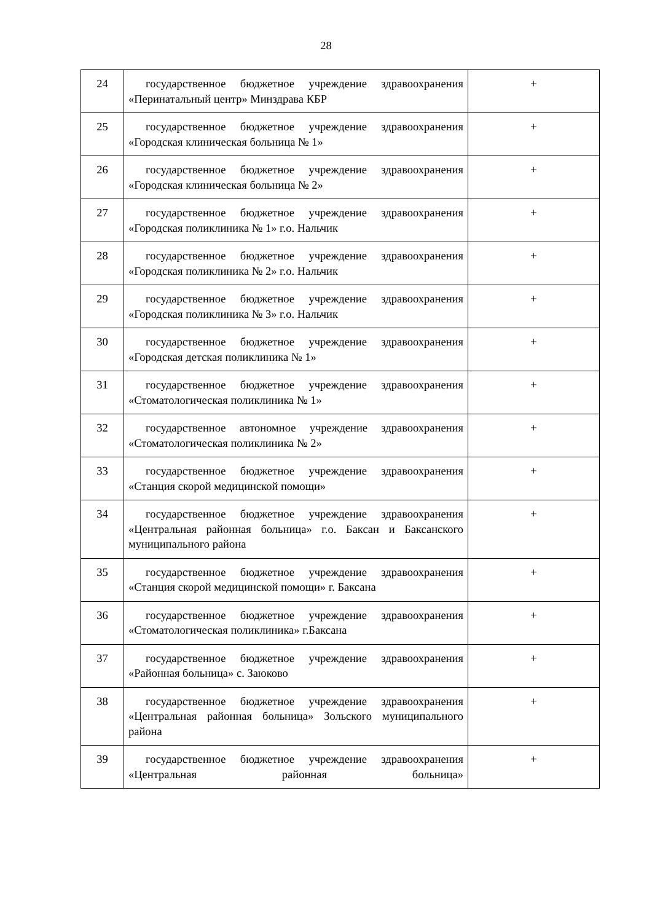28
| 24 | государственное бюджетное учреждение здравоохранения «Перинатальный центр» Минздрава КБР | + |
| 25 | государственное бюджетное учреждение здравоохранения «Городская клиническая больница № 1» | + |
| 26 | государственное бюджетное учреждение здравоохранения «Городская клиническая больница № 2» | + |
| 27 | государственное бюджетное учреждение здравоохранения «Городская поликлиника № 1» г.о. Нальчик | + |
| 28 | государственное бюджетное учреждение здравоохранения «Городская поликлиника № 2» г.о. Нальчик | + |
| 29 | государственное бюджетное учреждение здравоохранения «Городская поликлиника № 3» г.о. Нальчик | + |
| 30 | государственное бюджетное учреждение здравоохранения «Городская детская поликлиника № 1» | + |
| 31 | государственное бюджетное учреждение здравоохранения «Стоматологическая поликлиника № 1» | + |
| 32 | государственное автономное учреждение здравоохранения «Стоматологическая поликлиника № 2» | + |
| 33 | государственное бюджетное учреждение здравоохранения «Станция скорой медицинской помощи» | + |
| 34 | государственное бюджетное учреждение здравоохранения «Центральная районная больница» г.о. Баксан и Баксанского муниципального района | + |
| 35 | государственное бюджетное учреждение здравоохранения «Станция скорой медицинской помощи» г. Баксана | + |
| 36 | государственное бюджетное учреждение здравоохранения «Стоматологическая поликлиника» г.Баксана | + |
| 37 | государственное бюджетное учреждение здравоохранения «Районная больница» с. Заюково | + |
| 38 | государственное бюджетное учреждение здравоохранения «Центральная районная больница» Зольского муниципального района | + |
| 39 | государственное бюджетное учреждение здравоохранения «Центральная районная больница» | + |